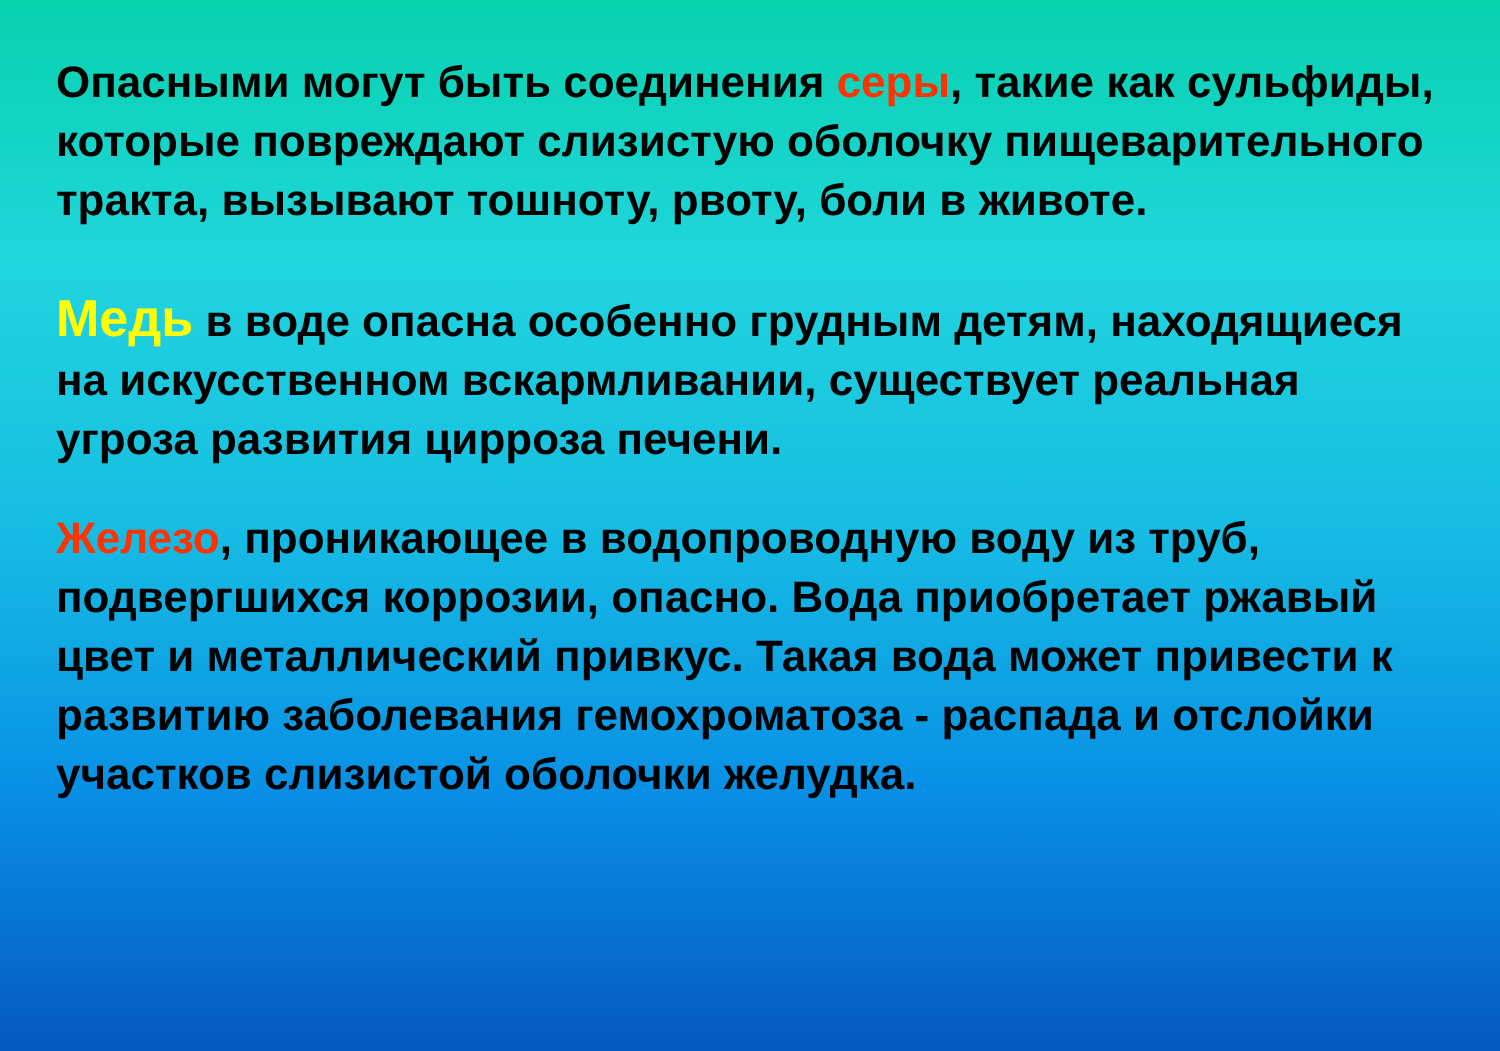Опасными могут быть соединения серы, такие как сульфиды, которые повреждают слизистую оболочку пищеварительного тракта, вызывают тошноту, рвоту, боли в животе.
Медь в воде опасна особенно грудным детям, находящиеся на искусственном вскармливании, существует реальная угроза развития цирроза печени.
Железо, проникающее в водопроводную воду из труб, подвергшихся коррозии, опасно. Вода приобретает ржавый цвет и металлический привкус. Такая вода может привести к развитию заболевания гемохроматоза - распада и отслойки участков слизистой оболочки желудка.